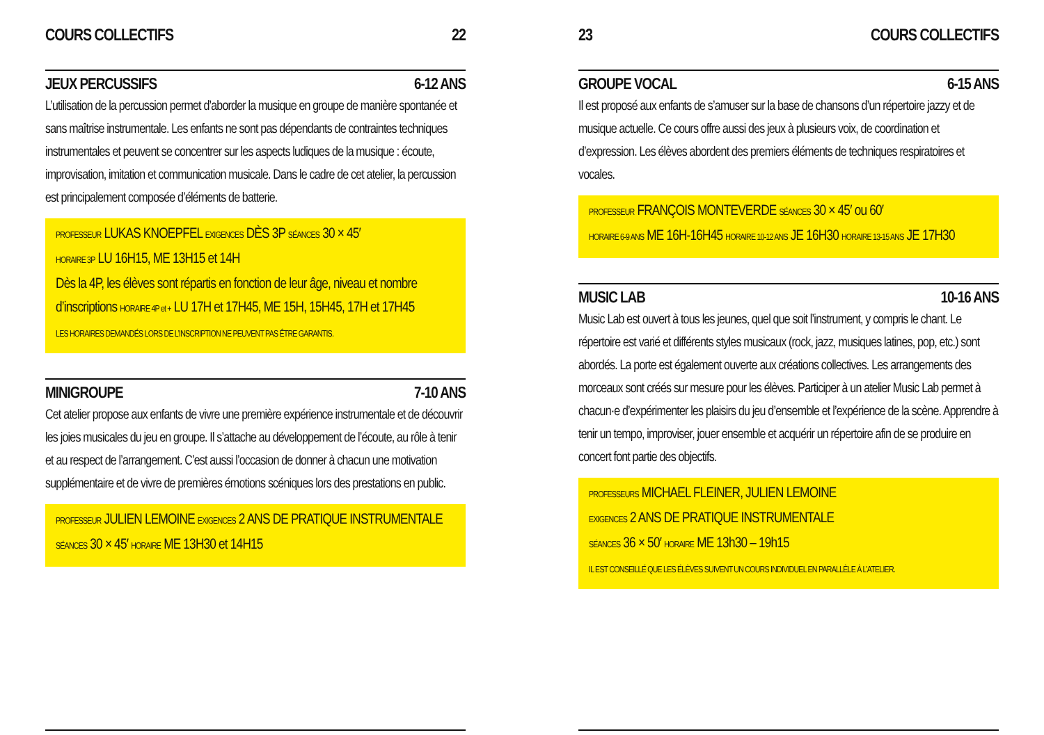COURS COLLECTIFS 22
JEUX PERCUSSIFS 6-12 ANS
L’utilisation de la percussion permet d’aborder la musique en groupe de manière spontanée et sans maîtrise instrumentale. Les enfants ne sont pas dépendants de contraintes techniques instrumentales et peuvent se concentrer sur les aspects ludiques de la musique : écoute, improvisation, imitation et communication musicale. Dans le cadre de cet atelier, la percussion est principalement composée d’éléments de batterie.
PROFESSEUR LUKAS KNOEPFEL EXIGENCES DÈS 3P SÉANCES 30 × 45′
HORAIRE 3P LU 16H15, ME 13H15 et 14H
Dès la 4P, les élèves sont répartis en fonction de leur âge, niveau et nombre d’inscriptions HORAIRE 4P et + LU 17H et 17H45, ME 15H, 15H45, 17H et 17H45
LES HORAIRES DEMANDÉS LORS DE L’INSCRIPTION NE PEUVENT PAS ÊTRE GARANTIS.
MINIGROUPE 7-10 ANS
Cet atelier propose aux enfants de vivre une première expérience instrumentale et de découvrir les joies musicales du jeu en groupe. Il s’attache au développement de l’écoute, au rôle à tenir et au respect de l’arrangement. C’est aussi l’occasion de donner à chacun une motivation supplémentaire et de vivre de premières émotions scéniques lors des prestations en public.
PROFESSEUR JULIEN LEMOINE EXIGENCES 2 ANS DE PRATIQUE INSTRUMENTALE
SÉANCES 30 × 45′ HORAIRE ME 13H30 et 14H15
23 COURS COLLECTIFS
GROUPE VOCAL 6-15 ANS
Il est proposé aux enfants de s’amuser sur la base de chansons d’un répertoire jazzy et de musique actuelle. Ce cours offre aussi des jeux à plusieurs voix, de coordination et d’expression. Les élèves abordent des premiers éléments de techniques respiratoires et vocales.
PROFESSEUR FRANÇOIS MONTEVERDE SÉANCES 30 × 45′ ou 60′
HORAIRE 6-9 ANS ME 16H-16H45 HORAIRE 10-12 ANS JE 16H30 HORAIRE 13-15 ANS JE 17H30
MUSIC LAB 10-16 ANS
Music Lab est ouvert à tous les jeunes, quel que soit l’instrument, y compris le chant. Le répertoire est varié et différents styles musicaux (rock, jazz, musiques latines, pop, etc.) sont abordés. La porte est également ouverte aux créations collectives. Les arrangements des morceaux sont créés sur mesure pour les élèves. Participer à un atelier Music Lab permet à chacun·e d’expérimenter les plaisirs du jeu d’ensemble et l’expérience de la scène. Apprendre à tenir un tempo, improviser, jouer ensemble et acquérir un répertoire afin de se produire en concert font partie des objectifs.
PROFESSEURS MICHAEL FLEINER, JULIEN LEMOINE
EXIGENCES 2 ANS DE PRATIQUE INSTRUMENTALE
SÉANCES 36 × 50′ HORAIRE ME 13h30 – 19h15
IL EST CONSEILLÉ QUE LES ÉLÈVES SUIVENT UN COURS INDIVIDUEL EN PARALLÈLE À L’ATELIER.